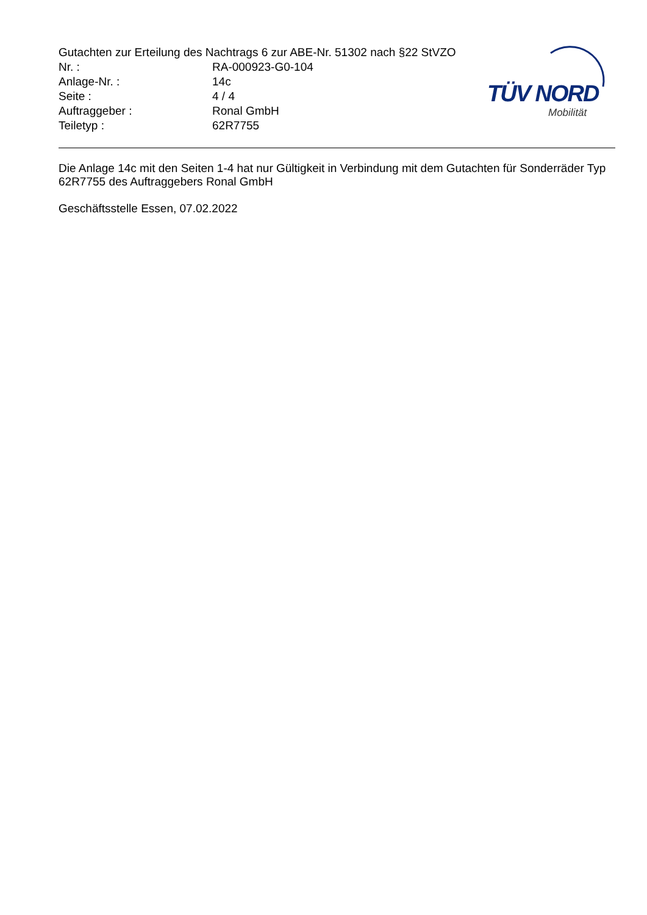Gutachten zur Erteilung des Nachtrags 6 zur ABE-Nr. 51302 nach §22 StVZO
Nr. : RA-000923-G0-104
Anlage-Nr. : 14c
Seite : 4 / 4
Auftraggeber : Ronal GmbH
Teiletyp : 62R7755
TÜV NORD
Mobilität
Die Anlage 14c mit den Seiten 1-4 hat nur Gültigkeit in Verbindung mit dem Gutachten für Sonderräder Typ 62R7755 des Auftraggebers Ronal GmbH
Geschäftsstelle Essen, 07.02.2022